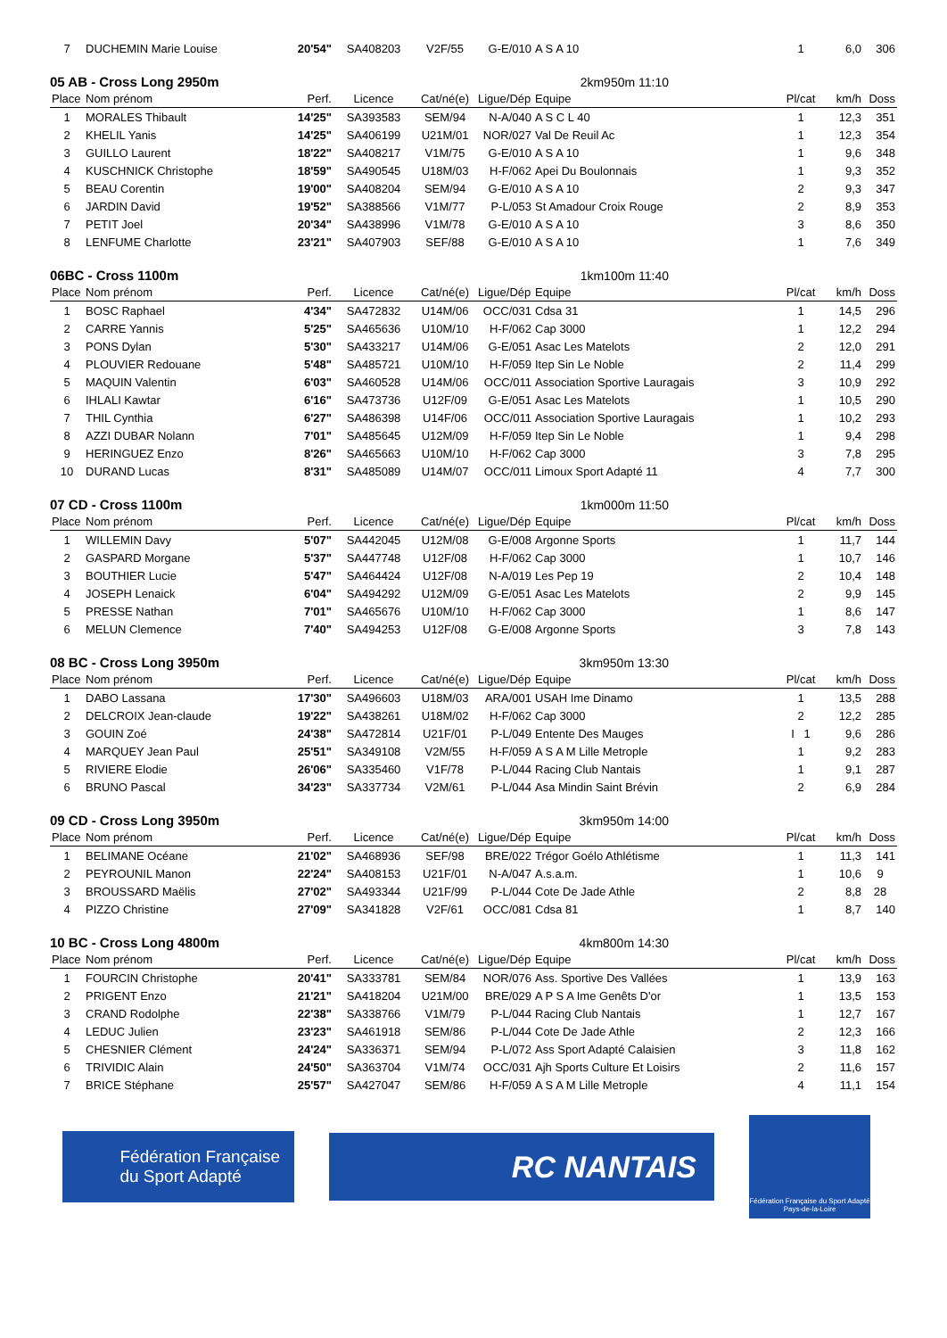| 7 | DUCHEMIN Marie Louise | 20'54" | SA408203 | V2F/55 | G-E/010 | A S A 10 | 1 | 6,0 | 306 |
05 AB - Cross Long 2950m 2km950m 11:10
| Place | Nom prénom | Perf. | Licence | Cat/né(e) | Ligue/Dép | Equipe | Pl/cat | km/h | Doss |
| --- | --- | --- | --- | --- | --- | --- | --- | --- | --- |
| 1 | MORALES Thibault | 14'25" | SA393583 | SEM/94 | N-A/040 | A S C L 40 | 1 | 12,3 | 351 |
| 2 | KHELIL Yanis | 14'25" | SA406199 | U21M/01 | NOR/027 | Val De Reuil Ac | 1 | 12,3 | 354 |
| 3 | GUILLO Laurent | 18'22" | SA408217 | V1M/75 | G-E/010 | A S A 10 | 1 | 9,6 | 348 |
| 4 | KUSCHNICK Christophe | 18'59" | SA490545 | U18M/03 | H-F/062 | Apei Du Boulonnais | 1 | 9,3 | 352 |
| 5 | BEAU Corentin | 19'00" | SA408204 | SEM/94 | G-E/010 | A S A 10 | 2 | 9,3 | 347 |
| 6 | JARDIN David | 19'52" | SA388566 | V1M/77 | P-L/053 | St Amadour Croix Rouge | 2 | 8,9 | 353 |
| 7 | PETIT Joel | 20'34" | SA438996 | V1M/78 | G-E/010 | A S A 10 | 3 | 8,6 | 350 |
| 8 | LENFUME Charlotte | 23'21" | SA407903 | SEF/88 | G-E/010 | A S A 10 | 1 | 7,6 | 349 |
06BC - Cross 1100m 1km100m 11:40
| Place | Nom prénom | Perf. | Licence | Cat/né(e) | Ligue/Dép | Equipe | Pl/cat | km/h | Doss |
| --- | --- | --- | --- | --- | --- | --- | --- | --- | --- |
| 1 | BOSC Raphael | 4'34" | SA472832 | U14M/06 | OCC/031 | Cdsa 31 | 1 | 14,5 | 296 |
| 2 | CARRE Yannis | 5'25" | SA465636 | U10M/10 | H-F/062 | Cap 3000 | 1 | 12,2 | 294 |
| 3 | PONS Dylan | 5'30" | SA433217 | U14M/06 | G-E/051 | Asac Les Matelots | 2 | 12,0 | 291 |
| 4 | PLOUVIER Redouane | 5'48" | SA485721 | U10M/10 | H-F/059 | Itep Sin Le Noble | 2 | 11,4 | 299 |
| 5 | MAQUIN Valentin | 6'03" | SA460528 | U14M/06 | OCC/011 | Association Sportive Lauragais | 3 | 10,9 | 292 |
| 6 | IHLALI Kawtar | 6'16" | SA473736 | U12F/09 | G-E/051 | Asac Les Matelots | 1 | 10,5 | 290 |
| 7 | THIL Cynthia | 6'27" | SA486398 | U14F/06 | OCC/011 | Association Sportive Lauragais | 1 | 10,2 | 293 |
| 8 | AZZI DUBAR Nolann | 7'01" | SA485645 | U12M/09 | H-F/059 | Itep Sin Le Noble | 1 | 9,4 | 298 |
| 9 | HERINGUEZ Enzo | 8'26" | SA465663 | U10M/10 | H-F/062 | Cap 3000 | 3 | 7,8 | 295 |
| 10 | DURAND Lucas | 8'31" | SA485089 | U14M/07 | OCC/011 | Limoux Sport Adapté 11 | 4 | 7,7 | 300 |
07 CD - Cross 1100m 1km000m 11:50
| Place | Nom prénom | Perf. | Licence | Cat/né(e) | Ligue/Dép | Equipe | Pl/cat | km/h | Doss |
| --- | --- | --- | --- | --- | --- | --- | --- | --- | --- |
| 1 | WILLEMIN Davy | 5'07" | SA442045 | U12M/08 | G-E/008 | Argonne Sports | 1 | 11,7 | 144 |
| 2 | GASPARD Morgane | 5'37" | SA447748 | U12F/08 | H-F/062 | Cap 3000 | 1 | 10,7 | 146 |
| 3 | BOUTHIER Lucie | 5'47" | SA464424 | U12F/08 | N-A/019 | Les Pep 19 | 2 | 10,4 | 148 |
| 4 | JOSEPH Lenaick | 6'04" | SA494292 | U12M/09 | G-E/051 | Asac Les Matelots | 2 | 9,9 | 145 |
| 5 | PRESSE Nathan | 7'01" | SA465676 | U10M/10 | H-F/062 | Cap 3000 | 1 | 8,6 | 147 |
| 6 | MELUN Clemence | 7'40" | SA494253 | U12F/08 | G-E/008 | Argonne Sports | 3 | 7,8 | 143 |
08 BC - Cross Long 3950m 3km950m 13:30
| Place | Nom prénom | Perf. | Licence | Cat/né(e) | Ligue/Dép | Equipe | Pl/cat | km/h | Doss |
| --- | --- | --- | --- | --- | --- | --- | --- | --- | --- |
| 1 | DABO Lassana | 17'30" | SA496603 | U18M/03 | ARA/001 | USAH Ime Dinamo | 1 | 13,5 | 288 |
| 2 | DELCROIX Jean-claude | 19'22" | SA438261 | U18M/02 | H-F/062 | Cap 3000 | 2 | 12,2 | 285 |
| 3 | GOUIN Zoé | 24'38" | SA472814 | U21F/01 | P-L/049 | Entente Des Mauges | I 1 | 9,6 | 286 |
| 4 | MARQUEY Jean Paul | 25'51" | SA349108 | V2M/55 | H-F/059 | A S A M Lille Metrople | 1 | 9,2 | 283 |
| 5 | RIVIERE Elodie | 26'06" | SA335460 | V1F/78 | P-L/044 | Racing Club Nantais | 1 | 9,1 | 287 |
| 6 | BRUNO Pascal | 34'23" | SA337734 | V2M/61 | P-L/044 | Asa Mindin Saint Brévin | 2 | 6,9 | 284 |
09 CD - Cross Long 3950m 3km950m 14:00
| Place | Nom prénom | Perf. | Licence | Cat/né(e) | Ligue/Dép | Equipe | Pl/cat | km/h | Doss |
| --- | --- | --- | --- | --- | --- | --- | --- | --- | --- |
| 1 | BELIMANE Océane | 21'02" | SA468936 | SEF/98 | BRE/022 | Trégor Goélo Athlétisme | 1 | 11,3 | 141 |
| 2 | PEYROUNIL Manon | 22'24" | SA408153 | U21F/01 | N-A/047 | A.s.a.m. | 1 | 10,6 | 9 |
| 3 | BROUSSARD Maëlis | 27'02" | SA493344 | U21F/99 | P-L/044 | Cote De Jade Athle | 2 | 8,8 | 28 |
| 4 | PIZZO Christine | 27'09" | SA341828 | V2F/61 | OCC/081 | Cdsa 81 | 1 | 8,7 | 140 |
10 BC - Cross Long 4800m 4km800m 14:30
| Place | Nom prénom | Perf. | Licence | Cat/né(e) | Ligue/Dép | Equipe | Pl/cat | km/h | Doss |
| --- | --- | --- | --- | --- | --- | --- | --- | --- | --- |
| 1 | FOURCIN Christophe | 20'41" | SA333781 | SEM/84 | NOR/076 | Ass. Sportive Des Vallées | 1 | 13,9 | 163 |
| 2 | PRIGENT Enzo | 21'21" | SA418204 | U21M/00 | BRE/029 | A P S A Ime Genêts D'or | 1 | 13,5 | 153 |
| 3 | CRAND Rodolphe | 22'38" | SA338766 | V1M/79 | P-L/044 | Racing Club Nantais | 1 | 12,7 | 167 |
| 4 | LEDUC Julien | 23'23" | SA461918 | SEM/86 | P-L/044 | Cote De Jade Athle | 2 | 12,3 | 166 |
| 5 | CHESNIER Clément | 24'24" | SA336371 | SEM/94 | P-L/072 | Ass Sport Adapté Calaisien | 3 | 11,8 | 162 |
| 6 | TRIVIDIC Alain | 24'50" | SA363704 | V1M/74 | OCC/031 | Ajh Sports Culture Et Loisirs | 2 | 11,6 | 157 |
| 7 | BRICE Stéphane | 25'57" | SA427047 | SEM/86 | H-F/059 | A S A M Lille Metrople | 4 | 11,1 | 154 |
Fédération Française
du Sport Adapté
RC NANTAIS
Fédération Française du Sport Adapté
Pays-de-la-Loire